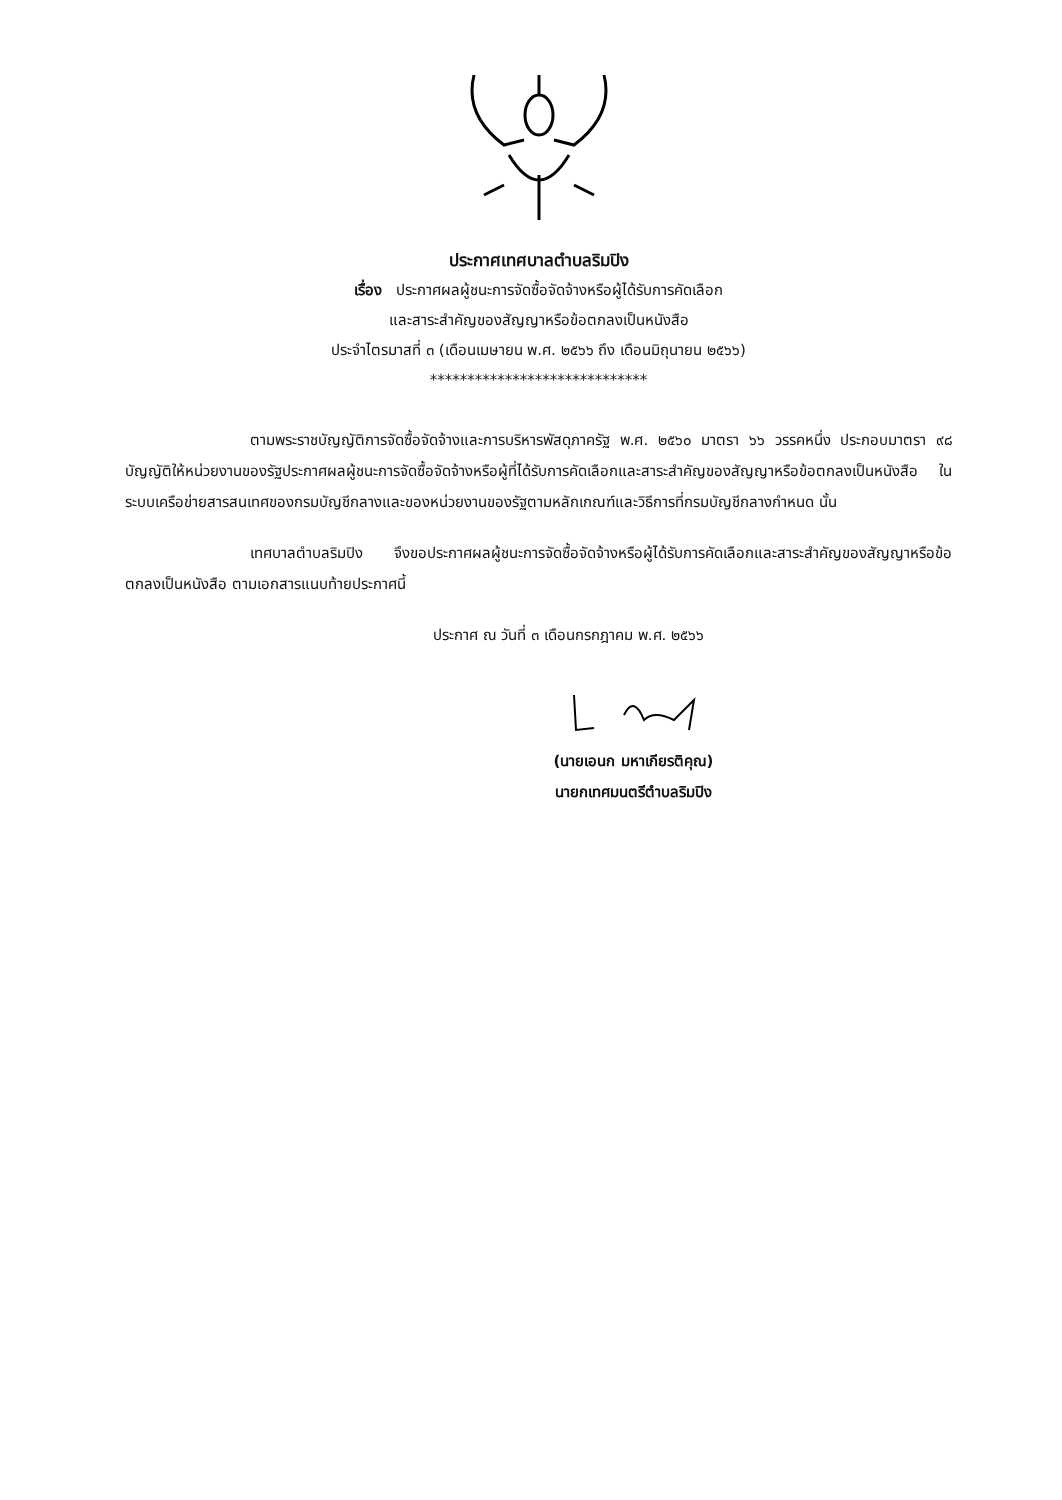ประกาศเทศบาลตำบลริมปิง
เรื่อง ประกาศผลผู้ชนะการจัดซื้อจัดจ้างหรือผู้ได้รับการคัดเลือก
และสาระสำคัญของสัญญาหรือข้อตกลงเป็นหนังสือ
ประจำไตรมาสที่ ๓ (เดือนเมษายน พ.ศ. ๒๕๖๖ ถึง เดือนมิถุนายน ๒๕๖๖)
*****************************
ตามพระราชบัญญัติการจัดซื้อจัดจ้างและการบริหารพัสดุภาครัฐ พ.ศ. ๒๕๖๐ มาตรา ๖๖ วรรคหนึ่ง ประกอบมาตรา ๙๘ บัญญัติให้หน่วยงานของรัฐประกาศผลผู้ชนะการจัดซื้อจัดจ้างหรือผู้ที่ได้รับการคัดเลือกและสาระสำคัญของสัญญาหรือข้อตกลงเป็นหนังสือ ในระบบเครือข่ายสารสนเทศของกรมบัญชีกลางและของหน่วยงานของรัฐตามหลักเกณฑ์และวิธีการที่กรมบัญชีกลางกำหนด นั้น
เทศบาลตำบลริมปิง จึงขอประกาศผลผู้ชนะการจัดซื้อจัดจ้างหรือผู้ได้รับการคัดเลือกและสาระสำคัญของสัญญาหรือข้อตกลงเป็นหนังสือ ตามเอกสารแนบท้ายประกาศนี้
ประกาศ ณ วันที่ ๓ เดือนกรกฎาคม พ.ศ. ๒๕๖๖
(นายเอนก มหาเกียรติคุณ)
นายกเทศมนตรีตำบลริมปิง